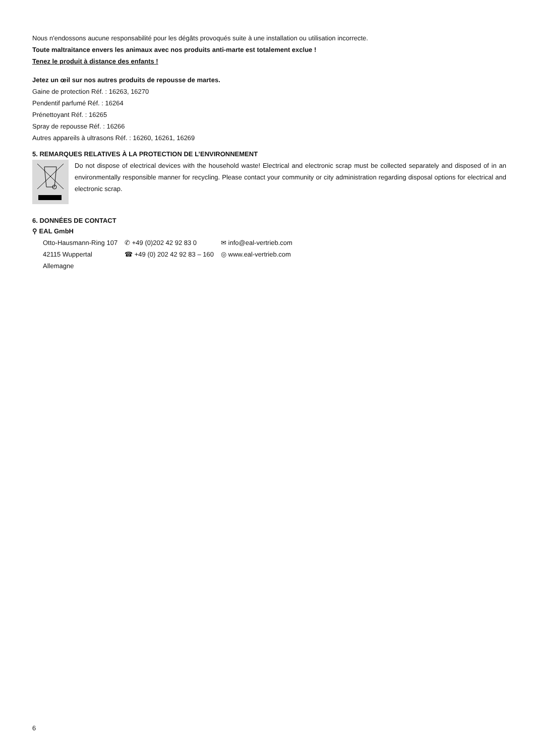Nous n'endossons aucune responsabilité pour les dégâts provoqués suite à une installation ou utilisation incorrecte.
Toute maltraitance envers les animaux avec nos produits anti-marte est totalement exclue !
Tenez le produit à distance des enfants !
Jetez un œil sur nos autres produits de repousse de martes.
Gaine de protection Réf. : 16263, 16270
Pendentif parfumé Réf. : 16264
Prénettoyant Réf. : 16265
Spray de repousse Réf. : 16266
Autres appareils à ultrasons Réf. : 16260, 16261, 16269
5. REMARQUES RELATIVES À LA PROTECTION DE L’ENVIRONNEMENT
Do not dispose of electrical devices with the household waste! Electrical and electronic scrap must be collected separately and disposed of in an environmentally responsible manner for recycling. Please contact your community or city administration regarding disposal options for electrical and electronic scrap.
6. DONNÉES DE CONTACT
⚲ EAL GmbH
Otto-Hausmann-Ring 107
42115 Wuppertal
Allemagne
✆ +49 (0)202 42 92 83 0
☎ +49 (0) 202 42 92 83 – 160
✉ info@eal-vertrieb.com
◎ www.eal-vertrieb.com
6